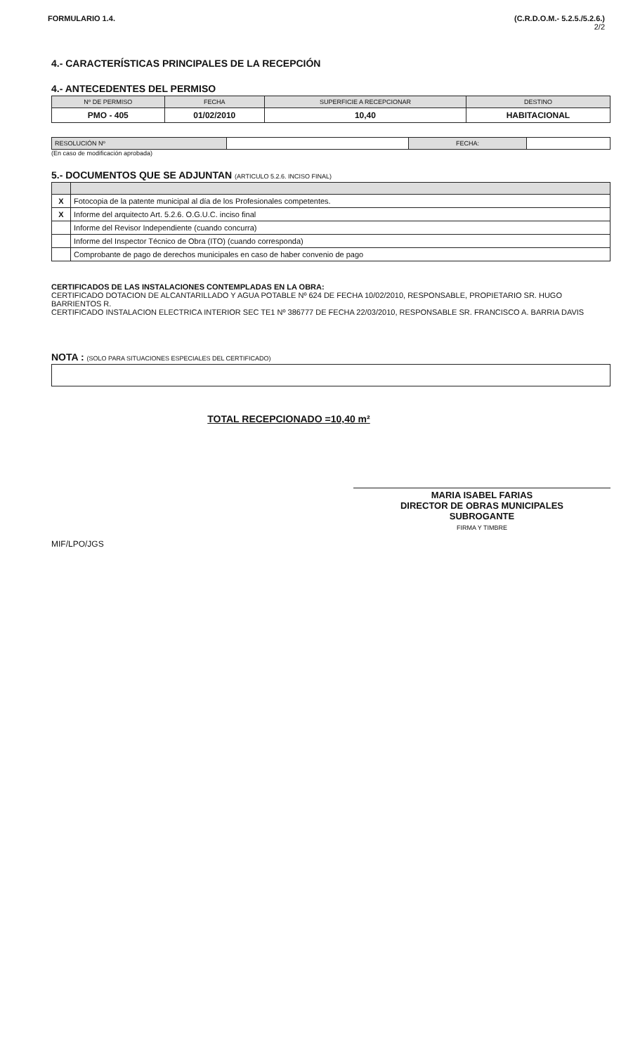FORMULARIO 1.4. (C.R.D.O.M.- 5.2.5./5.2.6.)
2/2
4.- CARACTERÍSTICAS PRINCIPALES DE LA RECEPCIÓN
4.- ANTECEDENTES DEL PERMISO
| Nº DE PERMISO | FECHA | SUPERFICIE A RECEPCIONAR | DESTINO |
| --- | --- | --- | --- |
| PMO - 405 | 01/02/2010 | 10,40 | HABITACIONAL |
| RESOLUCIÓN Nº | | FECHA: | |
(En caso de modificación aprobada)
5.- DOCUMENTOS QUE SE ADJUNTAN (ARTICULO 5.2.6. INCISO FINAL)
| X | Fotocopia de la patente municipal al día de los Profesionales competentes. |
| X | Informe del arquitecto Art. 5.2.6. O.G.U.C. inciso final |
| | Informe del Revisor Independiente (cuando concurra) |
| | Informe del Inspector Técnico de Obra (ITO) (cuando corresponda) |
| | Comprobante de pago de derechos municipales en caso de haber convenio de pago |
CERTIFICADOS DE LAS INSTALACIONES CONTEMPLADAS EN LA OBRA:
CERTIFICADO DOTACION DE ALCANTARILLADO Y AGUA POTABLE Nº 624 DE FECHA 10/02/2010, RESPONSABLE, PROPIETARIO SR. HUGO BARRIENTOS R.
CERTIFICADO INSTALACION ELECTRICA INTERIOR SEC TE1 Nº 386777 DE FECHA 22/03/2010, RESPONSABLE SR. FRANCISCO A. BARRIA DAVIS
NOTA : (SOLO PARA SITUACIONES ESPECIALES DEL CERTIFICADO)
TOTAL RECEPCIONADO =10,40 m²
MARIA ISABEL FARIAS
DIRECTOR DE OBRAS MUNICIPALES
SUBROGANTE
FIRMA Y TIMBRE
MIF/LPO/JGS